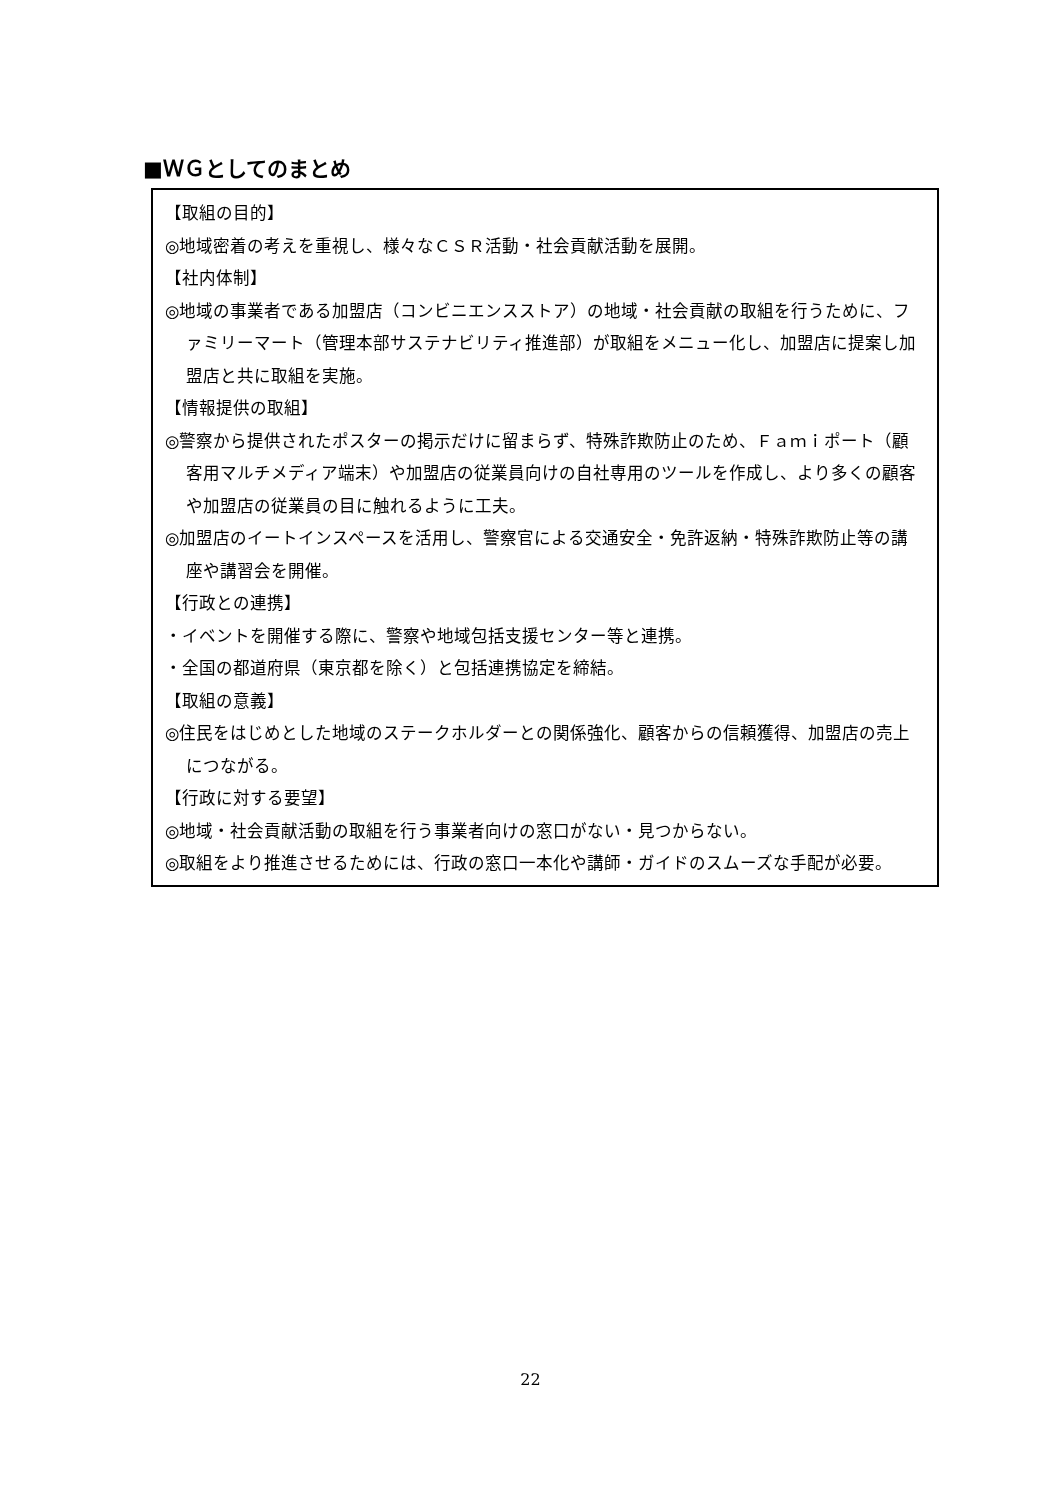■ＷＧとしてのまとめ
【取組の目的】
◎地域密着の考えを重視し、様々なＣＳＲ活動・社会貢献活動を展開。
【社内体制】
◎地域の事業者である加盟店（コンビニエンスストア）の地域・社会貢献の取組を行うために、ファミリーマート（管理本部サステナビリティ推進部）が取組をメニュー化し、加盟店に提案し加盟店と共に取組を実施。
【情報提供の取組】
◎警察から提供されたポスターの掲示だけに留まらず、特殊詐欺防止のため、Ｆａｍｉポート（顧客用マルチメディア端末）や加盟店の従業員向けの自社専用のツールを作成し、より多くの顧客や加盟店の従業員の目に触れるように工夫。
◎加盟店のイートインスペースを活用し、警察官による交通安全・免許返納・特殊詐欺防止等の講座や講習会を開催。
【行政との連携】
・イベントを開催する際に、警察や地域包括支援センター等と連携。
・全国の都道府県（東京都を除く）と包括連携協定を締結。
【取組の意義】
◎住民をはじめとした地域のステークホルダーとの関係強化、顧客からの信頼獲得、加盟店の売上につながる。
【行政に対する要望】
◎地域・社会貢献活動の取組を行う事業者向けの窓口がない・見つからない。
◎取組をより推進させるためには、行政の窓口一本化や講師・ガイドのスムーズな手配が必要。
22